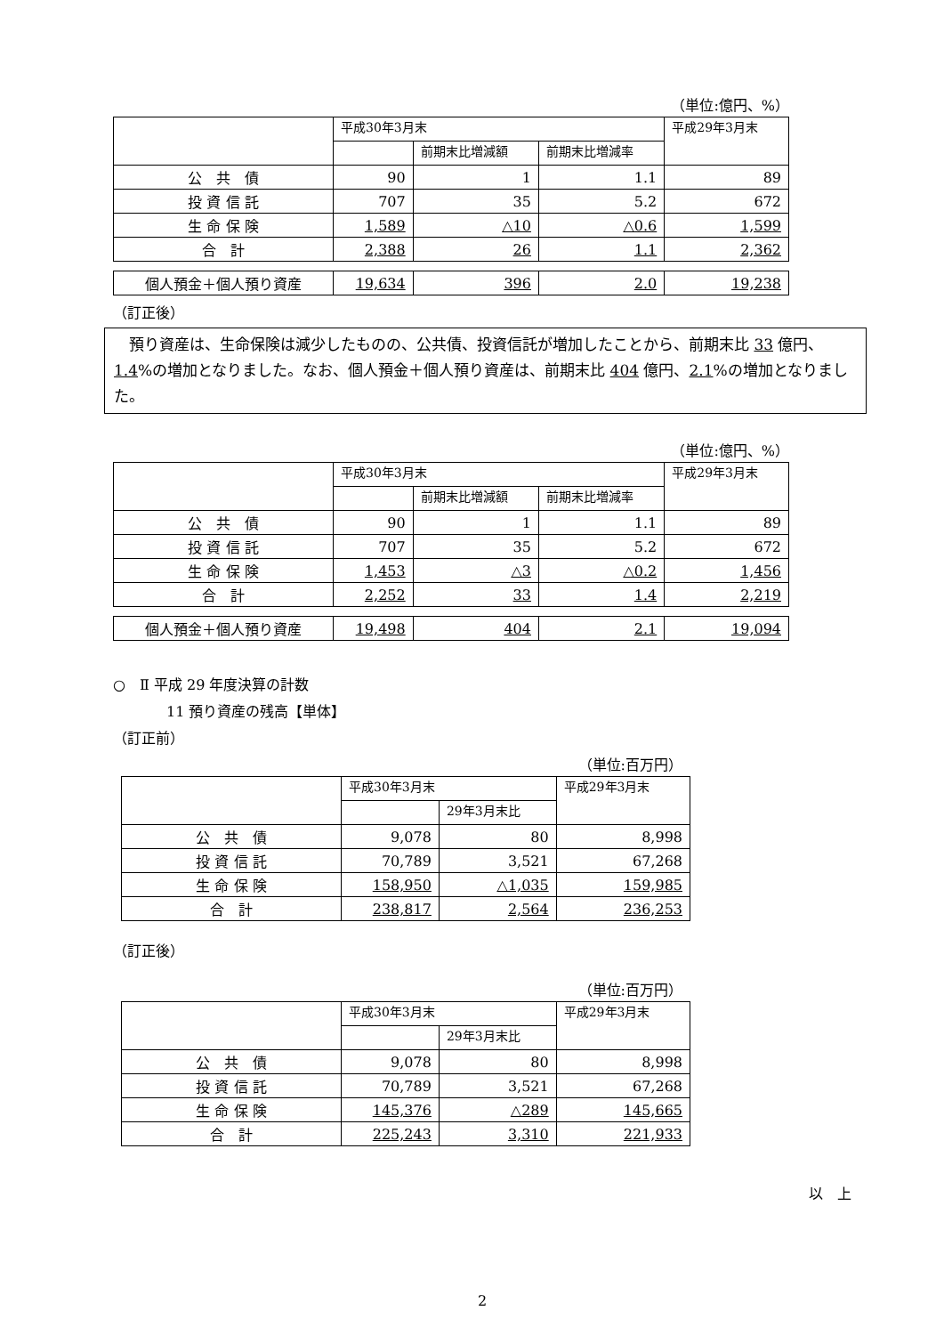（単位:億円、%）
| | 平成30年3月末 | | | 平成29年3月末 |
| --- | --- | --- | --- | --- |
| | | 前期末比増減額 | 前期末比増減率 | |
| 公 共 債 | 90 | 1 | 1.1 | 89 |
| 投 資 信 託 | 707 | 35 | 5.2 | 672 |
| 生 命 保 険 | 1,589 | △10 | △0.6 | 1,599 |
| 合 計 | 2,388 | 26 | 1.1 | 2,362 |
| 個人預金＋個人預り資産 | 19,634 | 396 | 2.0 | 19,238 |
（訂正後）
　預り資産は、生命保険は減少したものの、公共債、投資信託が増加したことから、前期末比 33 億円、1.4%の増加となりました。なお、個人預金＋個人預り資産は、前期末比 404 億円、2.1%の増加となりました。
（単位:億円、%）
| | 平成30年3月末 | | | 平成29年3月末 |
| --- | --- | --- | --- | --- |
| | | 前期末比増減額 | 前期末比増減率 | |
| 公 共 債 | 90 | 1 | 1.1 | 89 |
| 投 資 信 託 | 707 | 35 | 5.2 | 672 |
| 生 命 保 険 | 1,453 | △3 | △0.2 | 1,456 |
| 合 計 | 2,252 | 33 | 1.4 | 2,219 |
| 個人預金＋個人預り資産 | 19,498 | 404 | 2.1 | 19,094 |
○　Ⅱ 平成 29 年度決算の計数
11 預り資産の残高【単体】
（訂正前）
（単位:百万円）
| | 平成30年3月末 | | 平成29年3月末 |
| --- | --- | --- | --- |
| | | 29年3月末比 | |
| 公 共 債 | 9,078 | 80 | 8,998 |
| 投 資 信 託 | 70,789 | 3,521 | 67,268 |
| 生 命 保 険 | 158,950 | △1,035 | 159,985 |
| 合 計 | 238,817 | 2,564 | 236,253 |
（訂正後）
（単位:百万円）
| | 平成30年3月末 | | 平成29年3月末 |
| --- | --- | --- | --- |
| | | 29年3月末比 | |
| 公 共 債 | 9,078 | 80 | 8,998 |
| 投 資 信 託 | 70,789 | 3,521 | 67,268 |
| 生 命 保 険 | 145,376 | △289 | 145,665 |
| 合 計 | 225,243 | 3,310 | 221,933 |
以　上
2